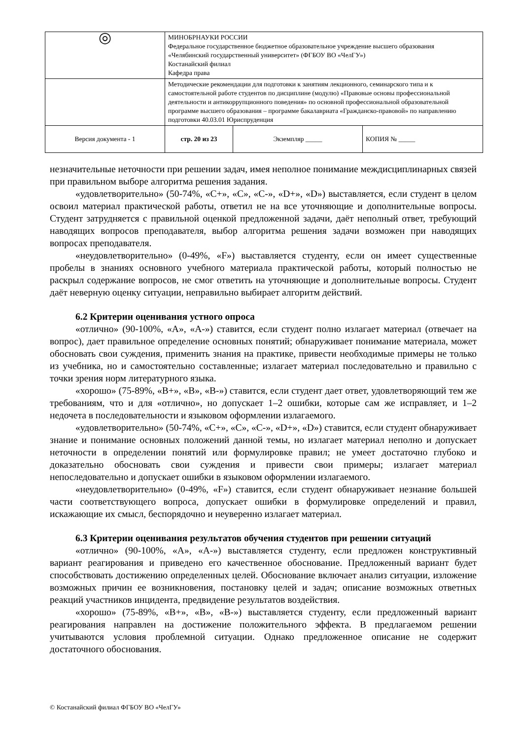| ◎ | МИНОБРНАУКИ РОССИИ Федеральное государственное бюджетное образовательное учреждение высшего образования «Челябинский государственный университет» (ФГБОУ ВО «ЧелГУ») Костанайский филиал Кафедра права | | |
| | Методические рекомендации для подготовки к занятиям лекционного, семинарского типа и к самостоятельной работе студентов по дисциплине (модулю) «Правовые основы профессиональной деятельности и антикоррупционного поведения» по основной профессиональной образовательной программе высшего образования – программе бакалавриата «Гражданско-правовой» по направлению подготовки 40.03.01 Юриспруденция | | |
| Версия документа - 1 | стр. 20 из 23 | Экземпляр _____ | КОПИЯ № _____ |
незначительные неточности при решении задач, имея неполное понимание междисциплинарных связей при правильном выборе алгоритма решения задания.
«удовлетворительно» (50-74%, «C+», «C», «C-», «D+», «D») выставляется, если студент в целом освоил материал практической работы, ответил не на все уточняющие и дополнительные вопросы. Студент затрудняется с правильной оценкой предложенной задачи, даёт неполный ответ, требующий наводящих вопросов преподавателя, выбор алгоритма решения задачи возможен при наводящих вопросах преподавателя.
«неудовлетворительно» (0-49%, «F») выставляется студенту, если он имеет существенные пробелы в знаниях основного учебного материала практической работы, который полностью не раскрыл содержание вопросов, не смог ответить на уточняющие и дополнительные вопросы. Студент даёт неверную оценку ситуации, неправильно выбирает алгоритм действий.
6.2 Критерии оценивания устного опроса
«отлично» (90-100%, «A», «A-») ставится, если студент полно излагает материал (отвечает на вопрос), дает правильное определение основных понятий; обнаруживает понимание материала, может обосновать свои суждения, применить знания на практике, привести необходимые примеры не только из учебника, но и самостоятельно составленные; излагает материал последовательно и правильно с точки зрения норм литературного языка.
«хорошо» (75-89%, «B+», «B», «B-») ставится, если студент дает ответ, удовлетворяющий тем же требованиям, что и для «отлично», но допускает 1–2 ошибки, которые сам же исправляет, и 1–2 недочета в последовательности и языковом оформлении излагаемого.
«удовлетворительно» (50-74%, «C+», «C», «C-», «D+», «D») ставится, если студент обнаруживает знание и понимание основных положений данной темы, но излагает материал неполно и допускает неточности в определении понятий или формулировке правил; не умеет достаточно глубоко и доказательно обосновать свои суждения и привести свои примеры; излагает материал непоследовательно и допускает ошибки в языковом оформлении излагаемого.
«неудовлетворительно» (0-49%, «F») ставится, если студент обнаруживает незнание большей части соответствующего вопроса, допускает ошибки в формулировке определений и правил, искажающие их смысл, беспорядочно и неуверенно излагает материал.
6.3 Критерии оценивания результатов обучения студентов при решении ситуаций
«отлично» (90-100%, «A», «A-») выставляется студенту, если предложен конструктивный вариант реагирования и приведено его качественное обоснование. Предложенный вариант будет способствовать достижению определенных целей. Обоснование включает анализ ситуации, изложение возможных причин ее возникновения, постановку целей и задач; описание возможных ответных реакций участников инцидента, предвидение результатов воздействия.
«хорошо» (75-89%, «B+», «B», «B-») выставляется студенту, если предложенный вариант реагирования направлен на достижение положительного эффекта. В предлагаемом решении учитываются условия проблемной ситуации. Однако предложенное описание не содержит достаточного обоснования.
© Костанайский филиал ФГБОУ ВО «ЧелГУ»